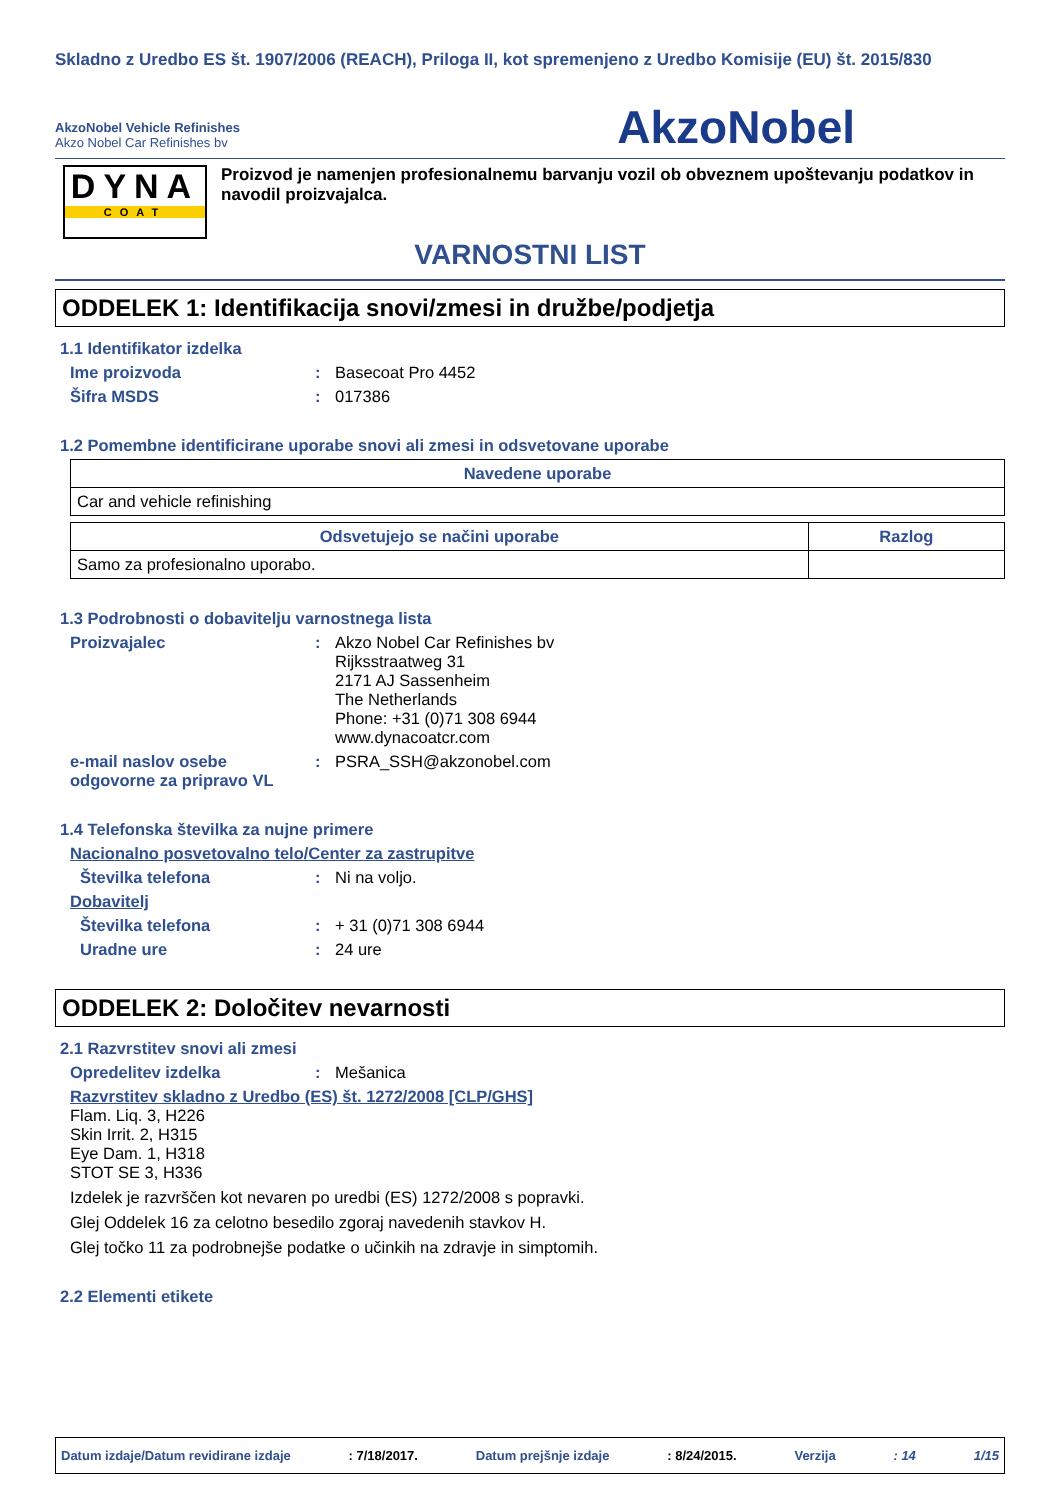Skladno z Uredbo ES št. 1907/2006 (REACH), Priloga II, kot spremenjeno z Uredbo Komisije (EU) št. 2015/830
AkzoNobel Vehicle Refinishes
Akzo Nobel Car Refinishes bv
AkzoNobel
DYNA
COAT
Proizvod je namenjen profesionalnemu barvanju vozil ob obveznem upoštevanju podatkov in navodil proizvajalca.
VARNOSTNI LIST
ODDELEK 1: Identifikacija snovi/zmesi in družbe/podjetja
1.1 Identifikator izdelka
Ime proizvoda: Basecoat Pro 4452
Šifra MSDS: 017386
1.2 Pomembne identificirane uporabe snovi ali zmesi in odsvetovane uporabe
| Navedene uporabe |
| --- |
| Car and vehicle refinishing |
| Odsvetujejo se načini uporabe | Razlog |
| --- | --- |
| Samo za profesionalno uporabo. | |
1.3 Podrobnosti o dobavitelju varnostnega lista
Proizvajalec: Akzo Nobel Car Refinishes bv
Rijksstraatweg 31
2171 AJ Sassenheim
The Netherlands
Phone: +31 (0)71 308 6944
www.dynacoatcr.com
e-mail naslov osebe odgovorne za pripravo VL: PSRA_SSH@akzonobel.com
1.4 Telefonska številka za nujne primere
Nacionalno posvetovalno telo/Center za zastrupitve
Številka telefona: Ni na voljo.
Dobavitelj
Številka telefona: + 31 (0)71 308 6944
Uradne ure: 24 ure
ODDELEK 2: Določitev nevarnosti
2.1 Razvrstitev snovi ali zmesi
Opredelitev izdelka: Mešanica
Razvrstitev skladno z Uredbo (ES) št. 1272/2008 [CLP/GHS]
Flam. Liq. 3, H226
Skin Irrit. 2, H315
Eye Dam. 1, H318
STOT SE 3, H336
Izdelek je razvrščen kot nevaren po uredbi (ES) 1272/2008 s popravki.
Glej Oddelek 16 za celotno besedilo zgoraj navedenih stavkov H.
Glej točko 11 za podrobnejše podatke o učinkih na zdravje in simptomih.
2.2 Elementi etikete
Datum izdaje/Datum revidirane izdaje: 7/18/2017. Datum prejšnje izdaje: 8/24/2015. Verzija: 14 1/15